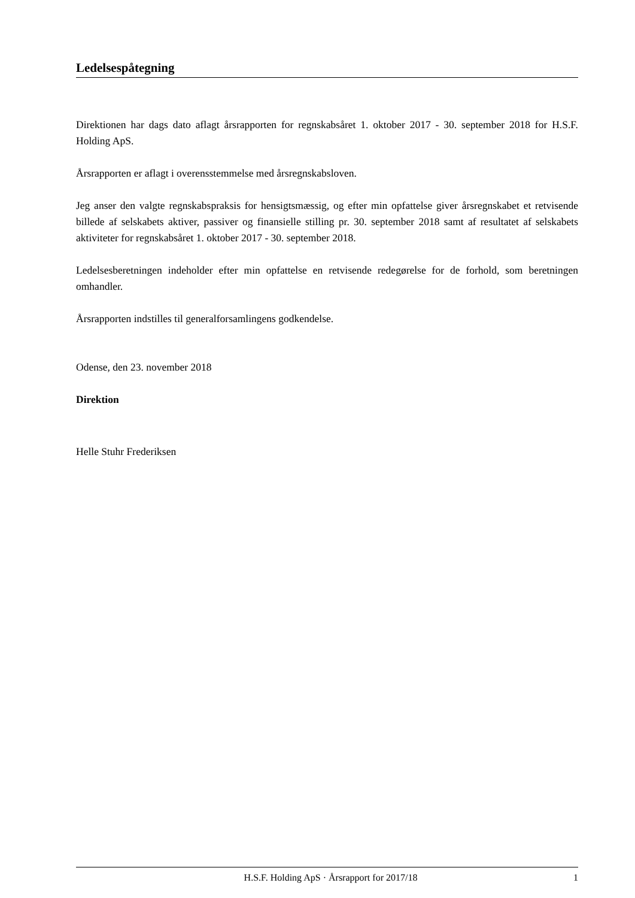Ledelsespåtegning
Direktionen har dags dato aflagt årsrapporten for regnskabsåret 1. oktober 2017 - 30. september 2018 for H.S.F. Holding ApS.
Årsrapporten er aflagt i overensstemmelse med årsregnskabsloven.
Jeg anser den valgte regnskabspraksis for hensigtsmæssig, og efter min opfattelse giver årsregnskabet et retvisende billede af selskabets aktiver, passiver og finansielle stilling pr. 30. september 2018 samt af resultatet af selskabets aktiviteter for regnskabsåret 1. oktober 2017 - 30. september 2018.
Ledelsesberetningen indeholder efter min opfattelse en retvisende redegørelse for de forhold, som beretningen omhandler.
Årsrapporten indstilles til generalforsamlingens godkendelse.
Odense, den 23. november 2018
Direktion
Helle Stuhr Frederiksen
H.S.F. Holding ApS · Årsrapport for 2017/18 1